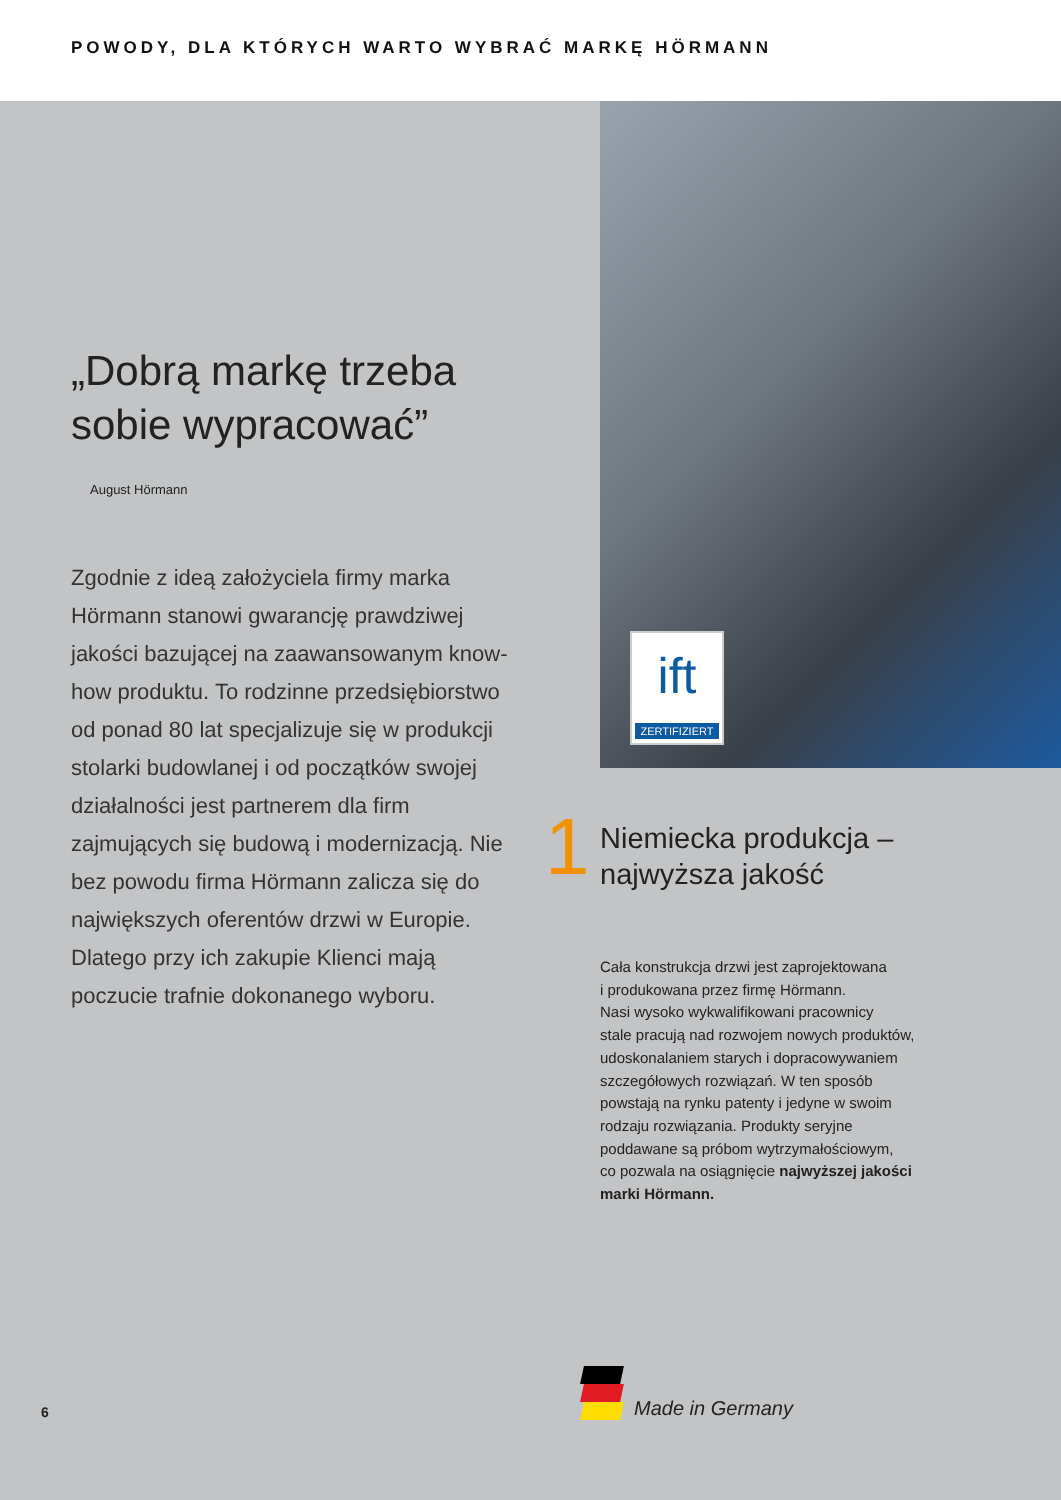POWODY, DLA KTÓRYCH WARTO WYBRAĆ MARKĘ HÖRMANN
„Dobrą markę trzeba
sobie wypracować”
August Hörmann
Zgodnie z ideą założyciela firmy marka Hörmann stanowi gwarancję prawdziwej jakości bazującej na zaawansowanym know-how produktu. To rodzinne przedsiębiorstwo od ponad 80 lat specjalizuje się w produkcji stolarki budowlanej i od początków swojej działalności jest partnerem dla firm zajmujących się budową i modernizacją. Nie bez powodu firma Hörmann zalicza się do największych oferentów drzwi w Europie. Dlatego przy ich zakupie Klienci mają poczucie trafnie dokonanego wyboru.
6
ift
ZERTIFIZIERT
1
Niemiecka produkcja –
najwyższa jakość
Cała konstrukcja drzwi jest zaprojektowana
i produkowana przez firmę Hörmann.
Nasi wysoko wykwalifikowani pracownicy
stale pracują nad rozwojem nowych produktów,
udoskonalaniem starych i dopracowywaniem
szczegółowych rozwiązań. W ten sposób
powstają na rynku patenty i jedyne w swoim
rodzaju rozwiązania. Produkty seryjne
poddawane są próbom wytrzymałościowym,
co pozwala na osiągnięcie najwyższej jakości
marki Hörmann.
Made in Germany